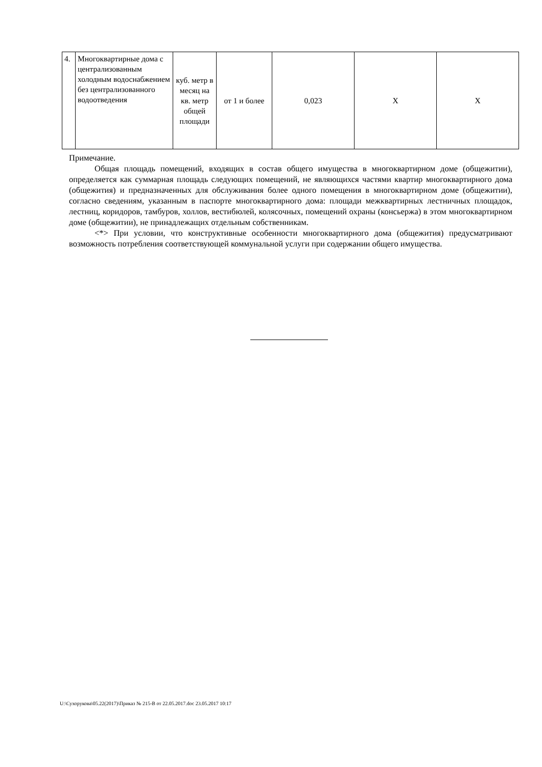| 4. | Многоквартирные дома с централизованным холодным водоснабжением без централизованного водоотведения | куб. метр в месяц на кв. метр общей площади | от 1 и более | 0,023 | Х | Х |
Примечание.
Общая площадь помещений, входящих в состав общего имущества в многоквартирном доме (общежитии), определяется как суммарная площадь следующих помещений, не являющихся частями квартир многоквартирного дома (общежития) и предназначенных для обслуживания более одного помещения в многоквартирном доме (общежитии), согласно сведениям, указанным в паспорте многоквартирного дома: площади межквартирных лестничных площадок, лестниц, коридоров, тамбуров, холлов, вестибюлей, колясочных, помещений охраны (консьержа) в этом многоквартирном доме (общежитии), не принадлежащих отдельным собственникам.
<*> При условии, что конструктивные особенности многоквартирного дома (общежития) предусматривают возможность потребления соответствующей коммунальной услуги при содержании общего имущества.
U:\Сухорукова\05.22(2017)\Приказ № 215-В от 22.05.2017.doc 23.05.2017 10:17